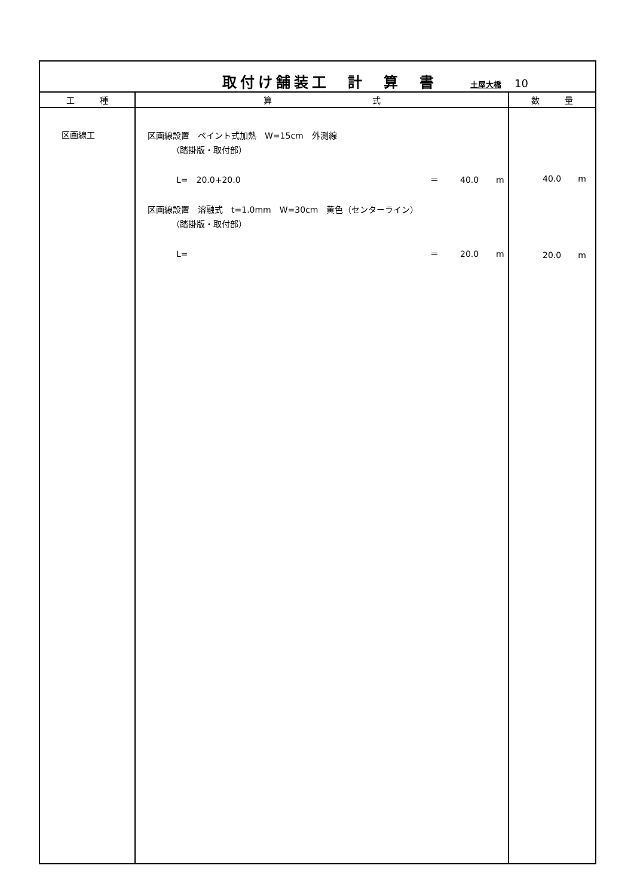| 取付け舗装工 計 算 書 土屋大橋 10 | | |
| 工 種 | 算 式 | 数 量 |
| 区画線工 | 区画線設置 ペイント式加熱 W=15cm 外測線 （踏掛版・取付部） L= 20.0+20.0 ＝ 40.0 m 区画線設置 溶融式 t=1.0mm W=30cm 黄色（センターライン） （踏掛版・取付部） L= ＝ 20.0 m | 40.0 m 20.0 m |